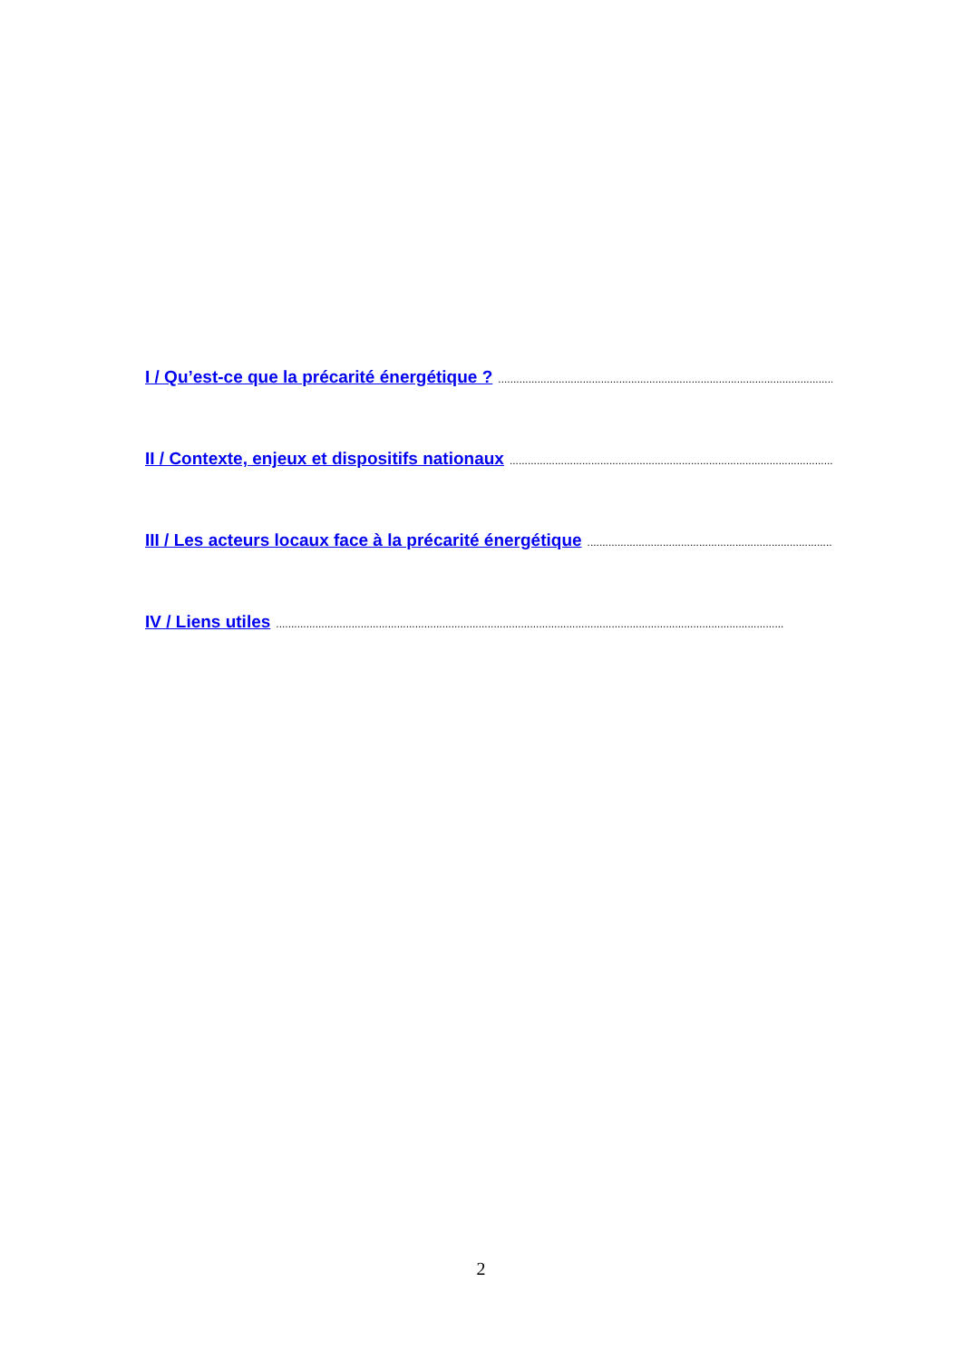I / Qu’est-ce que la précarité énergétique ?........................................................................................................................................................................
II / Contexte, enjeux et dispositifs nationaux........................................................................................................................................................................
III / Les acteurs locaux face à la précarité énergétique........................................................................................................................................................................
IV / Liens utiles........................................................................................................................................................................
2